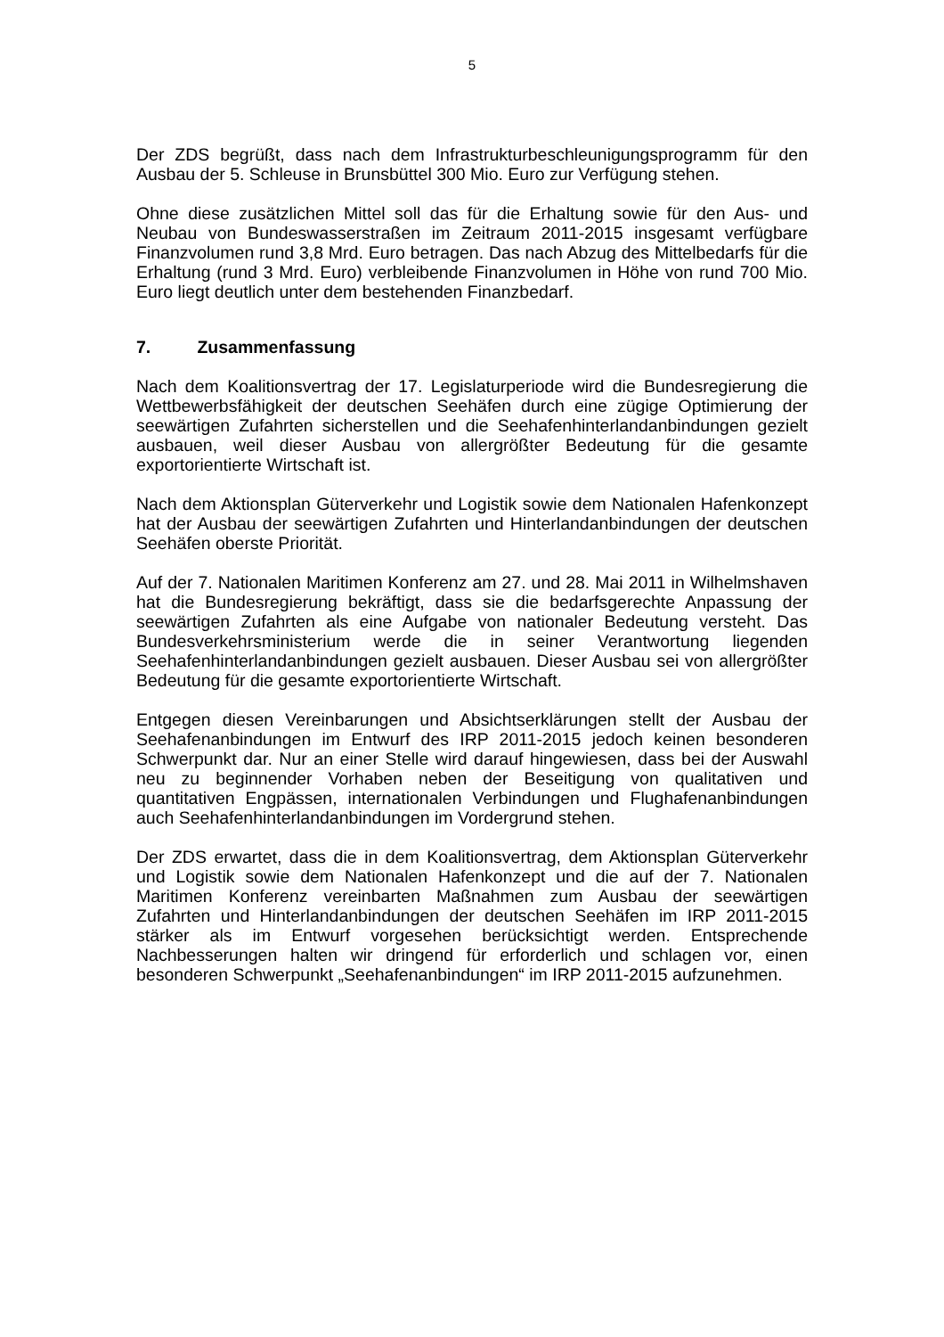5
Der ZDS begrüßt, dass nach dem Infrastrukturbeschleunigungsprogramm für den Ausbau der 5. Schleuse in Brunsbüttel 300 Mio. Euro zur Verfügung stehen.
Ohne diese zusätzlichen Mittel soll das für die Erhaltung sowie für den Aus- und Neubau von Bundeswasserstraßen im Zeitraum 2011-2015 insgesamt verfügbare Finanzvolumen rund 3,8 Mrd. Euro betragen. Das nach Abzug des Mittelbedarfs für die Erhaltung (rund 3 Mrd. Euro) verbleibende Finanzvolumen in Höhe von rund 700 Mio. Euro liegt deutlich unter dem bestehenden Finanzbedarf.
7. Zusammenfassung
Nach dem Koalitionsvertrag der 17. Legislaturperiode wird die Bundesregierung die Wettbewerbsfähigkeit der deutschen Seehäfen durch eine zügige Optimierung der seewärtigen Zufahrten sicherstellen und die Seehafenhinterlandanbindungen gezielt ausbauen, weil dieser Ausbau von allergrößter Bedeutung für die gesamte exportorientierte Wirtschaft ist.
Nach dem Aktionsplan Güterverkehr und Logistik sowie dem Nationalen Hafenkonzept hat der Ausbau der seewärtigen Zufahrten und Hinterlandanbindungen der deutschen Seehäfen oberste Priorität.
Auf der 7. Nationalen Maritimen Konferenz am 27. und 28. Mai 2011 in Wilhelmshaven hat die Bundesregierung bekräftigt, dass sie die bedarfsgerechte Anpassung der seewärtigen Zufahrten als eine Aufgabe von nationaler Bedeutung versteht. Das Bundesverkehrsministerium werde die in seiner Verantwortung liegenden Seehafenhinterlandanbindungen gezielt ausbauen. Dieser Ausbau sei von allergrößter Bedeutung für die gesamte exportorientierte Wirtschaft.
Entgegen diesen Vereinbarungen und Absichtserklärungen stellt der Ausbau der Seehafenanbindungen im Entwurf des IRP 2011-2015 jedoch keinen besonderen Schwerpunkt dar. Nur an einer Stelle wird darauf hingewiesen, dass bei der Auswahl neu zu beginnender Vorhaben neben der Beseitigung von qualitativen und quantitativen Engpässen, internationalen Verbindungen und Flughafenanbindungen auch Seehafenhinterlandanbindungen im Vordergrund stehen.
Der ZDS erwartet, dass die in dem Koalitionsvertrag, dem Aktionsplan Güterverkehr und Logistik sowie dem Nationalen Hafenkonzept und die auf der 7. Nationalen Maritimen Konferenz vereinbarten Maßnahmen zum Ausbau der seewärtigen Zufahrten und Hinterlandanbindungen der deutschen Seehäfen im IRP 2011-2015 stärker als im Entwurf vorgesehen berücksichtigt werden. Entsprechende Nachbesserungen halten wir dringend für erforderlich und schlagen vor, einen besonderen Schwerpunkt „Seehafenanbindungen“ im IRP 2011-2015 aufzunehmen.